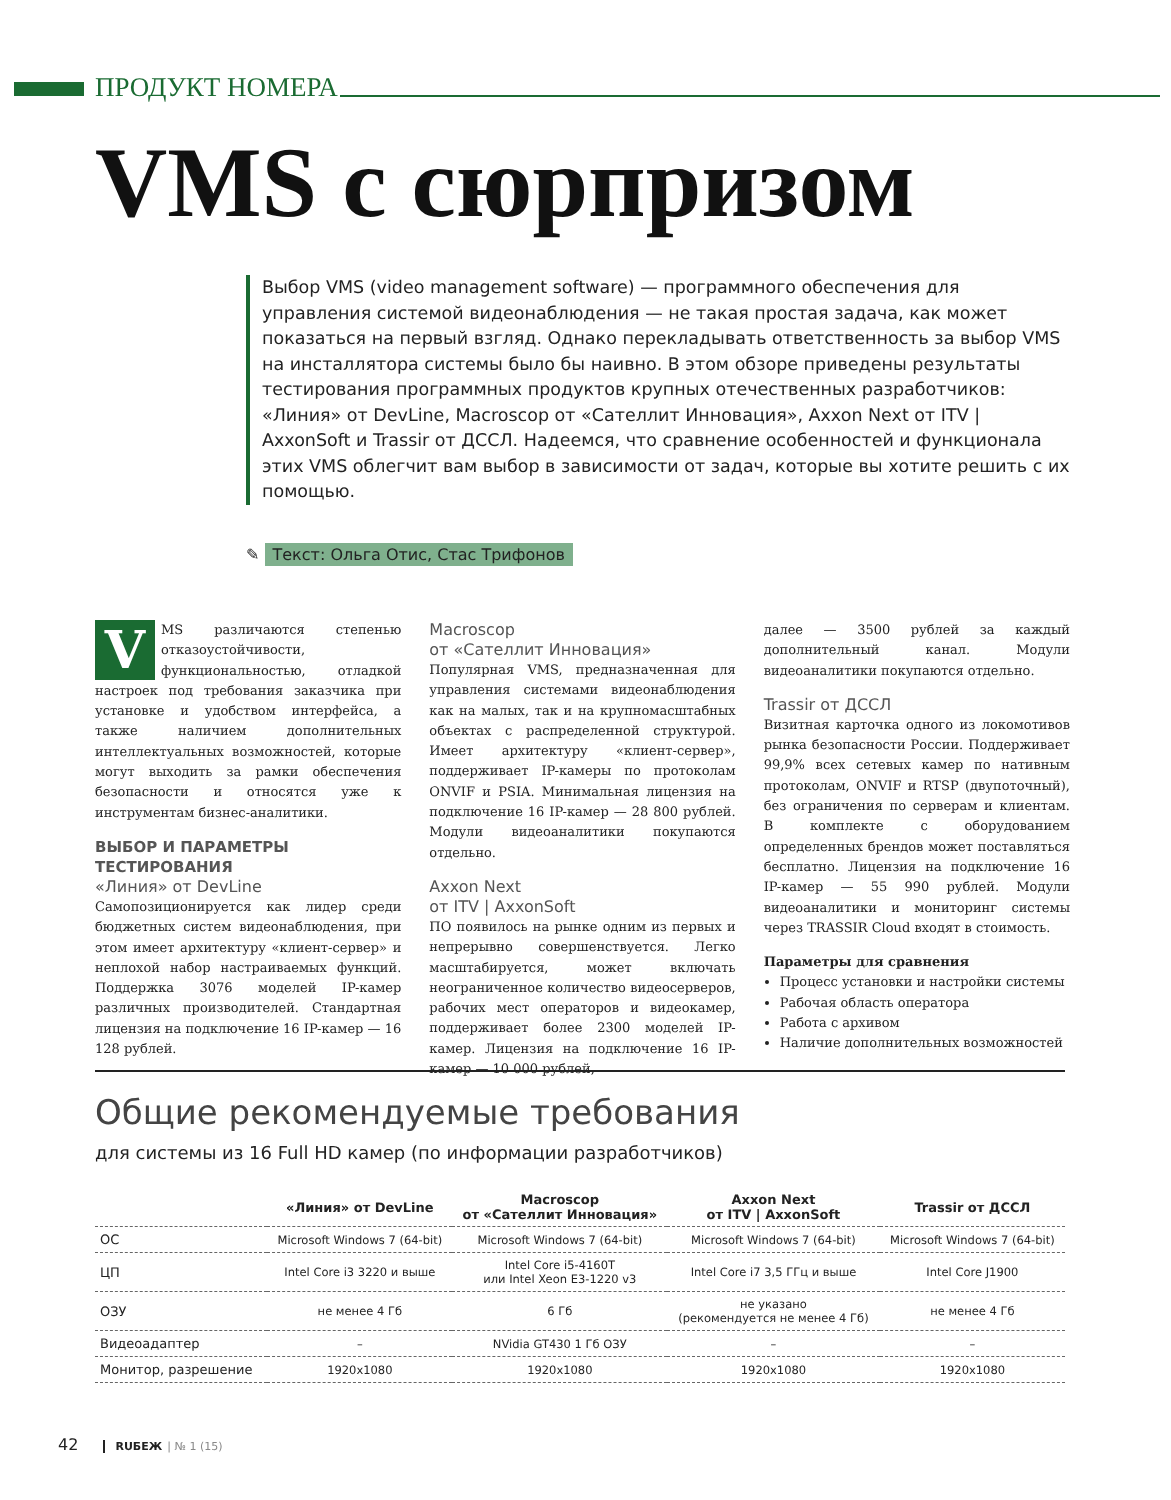ПРОДУКТ НОМЕРА
VMS с сюрпризом
Выбор VMS (video management software) — программного обеспечения для управления системой видеонаблюдения — не такая простая задача, как может показаться на первый взгляд. Однако перекладывать ответственность за выбор VMS на инсталлятора системы было бы наивно. В этом обзоре приведены результаты тестирования программных продуктов крупных отечественных разработчиков: «Линия» от DevLine, Macroscop от «Сателлит Инновация», Axxon Next от ITV | AxxonSoft и Trassir от ДССЛ. Надеемся, что сравнение особенностей и функционала этих VMS облегчит вам выбор в зависимости от задач, которые вы хотите решить с их помощью.
✎ Текст: Ольга Отис, Стас Трифонов
VMS различаются степенью отказоустойчивости, функциональностью, отладкой настроек под требования заказчика при установке и удобством интерфейса, а также наличием дополнительных интеллектуальных возможностей, которые могут выходить за рамки обеспечения безопасности и относятся уже к инструментам бизнес-аналитики.
ВЫБОР И ПАРАМЕТРЫ ТЕСТИРОВАНИЯ
«Линия» от DevLine
Самопозиционируется как лидер среди бюджетных систем видеонаблюдения, при этом имеет архитектуру «клиент-сервер» и неплохой набор настраиваемых функций. Поддержка 3076 моделей IP-камер различных производителей. Стандартная лицензия на подключение 16 IP-камер — 16 128 рублей.
Macroscop
от «Сателлит Инновация»
Популярная VMS, предназначенная для управления системами видеонаблюдения как на малых, так и на крупномасштабных объектах с распределенной структурой. Имеет архитектуру «клиент-сервер», поддерживает IP-камеры по протоколам ONVIF и PSIA. Минимальная лицензия на подключение 16 IP-камер — 28 800 рублей. Модули видеоаналитики покупаются отдельно.
Axxon Next
от ITV | AxxonSoft
ПО появилось на рынке одним из первых и непрерывно совершенствуется. Легко масштабируется, может включать неограниченное количество видеосерверов, рабочих мест операторов и видеокамер, поддерживает более 2300 моделей IP-камер. Лицензия на подключение 16 IP-камер — 10 000 рублей,
далее — 3500 рублей за каждый дополнительный канал. Модули видеоаналитики покупаются отдельно.
Trassir от ДССЛ
Визитная карточка одного из локомотивов рынка безопасности России. Поддерживает 99,9% всех сетевых камер по нативным протоколам, ONVIF и RTSP (двупоточный), без ограничения по серверам и клиентам. В комплекте с оборудованием определенных брендов может поставляться бесплатно. Лицензия на подключение 16 IP-камер — 55 990 рублей. Модули видеоаналитики и мониторинг системы через TRASSIR Cloud входят в стоимость.
Параметры для сравнения
Процесс установки и настройки системы
Рабочая область оператора
Работа с архивом
Наличие дополнительных возможностей
Общие рекомендуемые требования
для системы из 16 Full HD камер (по информации разработчиков)
| | «Линия» от DevLine | Macroscop от «Сателлит Инновация» | Axxon Next от ITV / AxxonSoft | Trassir от ДССЛ |
| --- | --- | --- | --- | --- |
| ОС | Microsoft Windows 7 (64-bit) | Microsoft Windows 7 (64-bit) | Microsoft Windows 7 (64-bit) | Microsoft Windows 7 (64-bit) |
| ЦП | Intel Core i3 3220 и выше | Intel Core i5-4160T или Intel Xeon E3-1220 v3 | Intel Core i7 3,5 ГГц и выше | Intel Core J1900 |
| ОЗУ | не менее 4 Гб | 6 Гб | не указано (рекомендуется не менее 4 Гб) | не менее 4 Гб |
| Видеоадаптер | – | NVidia GT430 1 Гб ОЗУ | – | – |
| Монитор, разрешение | 1920x1080 | 1920x1080 | 1920x1080 | 1920x1080 |
42 RUБЕЖ | № 1 (15)